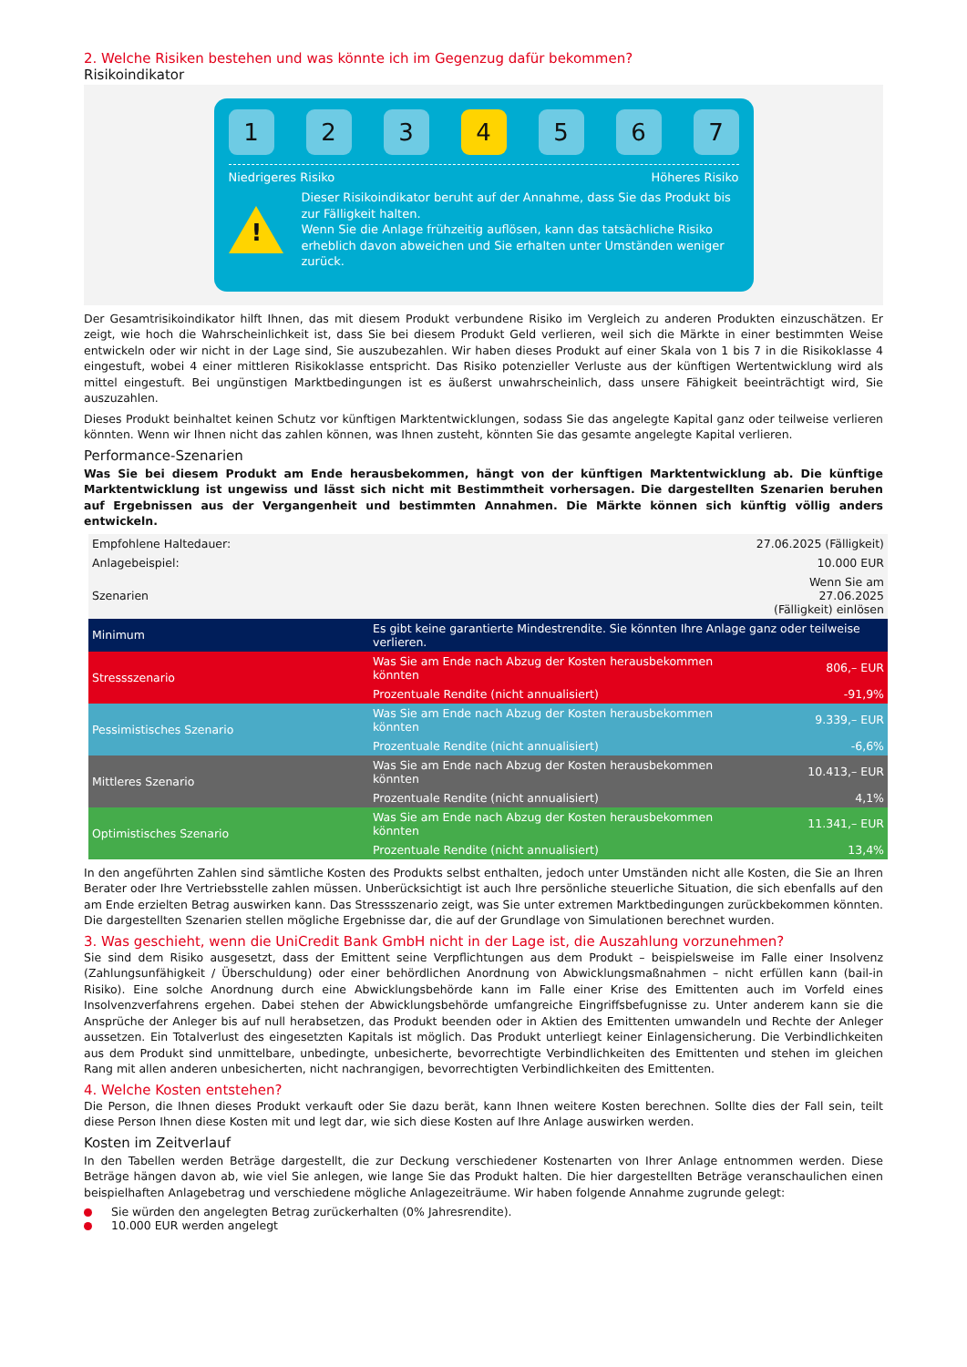2. Welche Risiken bestehen und was könnte ich im Gegenzug dafür bekommen?
Risikoindikator
1 2 3 4 5 6 7
Niedrigeres Risiko Höheres Risiko
!
Dieser Risikoindikator beruht auf der Annahme, dass Sie das Produkt bis zur Fälligkeit halten.
Wenn Sie die Anlage frühzeitig auflösen, kann das tatsächliche Risiko erheblich davon abweichen und Sie erhalten unter Umständen weniger zurück.
Der Gesamtrisikoindikator hilft Ihnen, das mit diesem Produkt verbundene Risiko im Vergleich zu anderen Produkten einzuschätzen. Er zeigt, wie hoch die Wahrscheinlichkeit ist, dass Sie bei diesem Produkt Geld verlieren, weil sich die Märkte in einer bestimmten Weise entwickeln oder wir nicht in der Lage sind, Sie auszubezahlen. Wir haben dieses Produkt auf einer Skala von 1 bis 7 in die Risikoklasse 4 eingestuft, wobei 4 einer mittleren Risikoklasse entspricht. Das Risiko potenzieller Verluste aus der künftigen Wertentwicklung wird als mittel eingestuft. Bei ungünstigen Marktbedingungen ist es äußerst unwahrscheinlich, dass unsere Fähigkeit beeinträchtigt wird, Sie auszuzahlen.
Dieses Produkt beinhaltet keinen Schutz vor künftigen Marktentwicklungen, sodass Sie das angelegte Kapital ganz oder teilweise verlieren könnten. Wenn wir Ihnen nicht das zahlen können, was Ihnen zusteht, könnten Sie das gesamte angelegte Kapital verlieren.
Performance-Szenarien
Was Sie bei diesem Produkt am Ende herausbekommen, hängt von der künftigen Marktentwicklung ab. Die künftige Marktentwicklung ist ungewiss und lässt sich nicht mit Bestimmtheit vorhersagen. Die dargestellten Szenarien beruhen auf Ergebnissen aus der Vergangenheit und bestimmten Annahmen. Die Märkte können sich künftig völlig anders entwickeln.
| Empfohlene Haltedauer: | | 27.06.2025 (Fälligkeit) |
| Anlagebeispiel: | | 10.000 EUR |
| Szenarien | | Wenn Sie am 27.06.2025 (Fälligkeit) einlösen |
| Minimum | Es gibt keine garantierte Mindestrendite. Sie könnten Ihre Anlage ganz oder teilweise verlieren. | |
| Stressszenario | Was Sie am Ende nach Abzug der Kosten herausbekommen könnten | 806,– EUR |
| | Prozentuale Rendite (nicht annualisiert) | -91,9% |
| Pessimistisches Szenario | Was Sie am Ende nach Abzug der Kosten herausbekommen könnten | 9.339,– EUR |
| | Prozentuale Rendite (nicht annualisiert) | -6,6% |
| Mittleres Szenario | Was Sie am Ende nach Abzug der Kosten herausbekommen könnten | 10.413,– EUR |
| | Prozentuale Rendite (nicht annualisiert) | 4,1% |
| Optimistisches Szenario | Was Sie am Ende nach Abzug der Kosten herausbekommen könnten | 11.341,– EUR |
| | Prozentuale Rendite (nicht annualisiert) | 13,4% |
In den angeführten Zahlen sind sämtliche Kosten des Produkts selbst enthalten, jedoch unter Umständen nicht alle Kosten, die Sie an Ihren Berater oder Ihre Vertriebsstelle zahlen müssen. Unberücksichtigt ist auch Ihre persönliche steuerliche Situation, die sich ebenfalls auf den am Ende erzielten Betrag auswirken kann. Das Stressszenario zeigt, was Sie unter extremen Marktbedingungen zurückbekommen könnten. Die dargestellten Szenarien stellen mögliche Ergebnisse dar, die auf der Grundlage von Simulationen berechnet wurden.
3. Was geschieht, wenn die UniCredit Bank GmbH nicht in der Lage ist, die Auszahlung vorzunehmen?
Sie sind dem Risiko ausgesetzt, dass der Emittent seine Verpflichtungen aus dem Produkt – beispielsweise im Falle einer Insolvenz (Zahlungsunfähigkeit / Überschuldung) oder einer behördlichen Anordnung von Abwicklungsmaßnahmen – nicht erfüllen kann (bail-in Risiko). Eine solche Anordnung durch eine Abwicklungsbehörde kann im Falle einer Krise des Emittenten auch im Vorfeld eines Insolvenzverfahrens ergehen. Dabei stehen der Abwicklungsbehörde umfangreiche Eingriffsbefugnisse zu. Unter anderem kann sie die Ansprüche der Anleger bis auf null herabsetzen, das Produkt beenden oder in Aktien des Emittenten umwandeln und Rechte der Anleger aussetzen. Ein Totalverlust des eingesetzten Kapitals ist möglich. Das Produkt unterliegt keiner Einlagensicherung. Die Verbindlichkeiten aus dem Produkt sind unmittelbare, unbedingte, unbesicherte, bevorrechtigte Verbindlichkeiten des Emittenten und stehen im gleichen Rang mit allen anderen unbesicherten, nicht nachrangigen, bevorrechtigten Verbindlichkeiten des Emittenten.
4. Welche Kosten entstehen?
Die Person, die Ihnen dieses Produkt verkauft oder Sie dazu berät, kann Ihnen weitere Kosten berechnen. Sollte dies der Fall sein, teilt diese Person Ihnen diese Kosten mit und legt dar, wie sich diese Kosten auf Ihre Anlage auswirken werden.
Kosten im Zeitverlauf
In den Tabellen werden Beträge dargestellt, die zur Deckung verschiedener Kostenarten von Ihrer Anlage entnommen werden. Diese Beträge hängen davon ab, wie viel Sie anlegen, wie lange Sie das Produkt halten. Die hier dargestellten Beträge veranschaulichen einen beispielhaften Anlagebetrag und verschiedene mögliche Anlagezeiträume. Wir haben folgende Annahme zugrunde gelegt:
Sie würden den angelegten Betrag zurückerhalten (0% Jahresrendite).
10.000 EUR werden angelegt